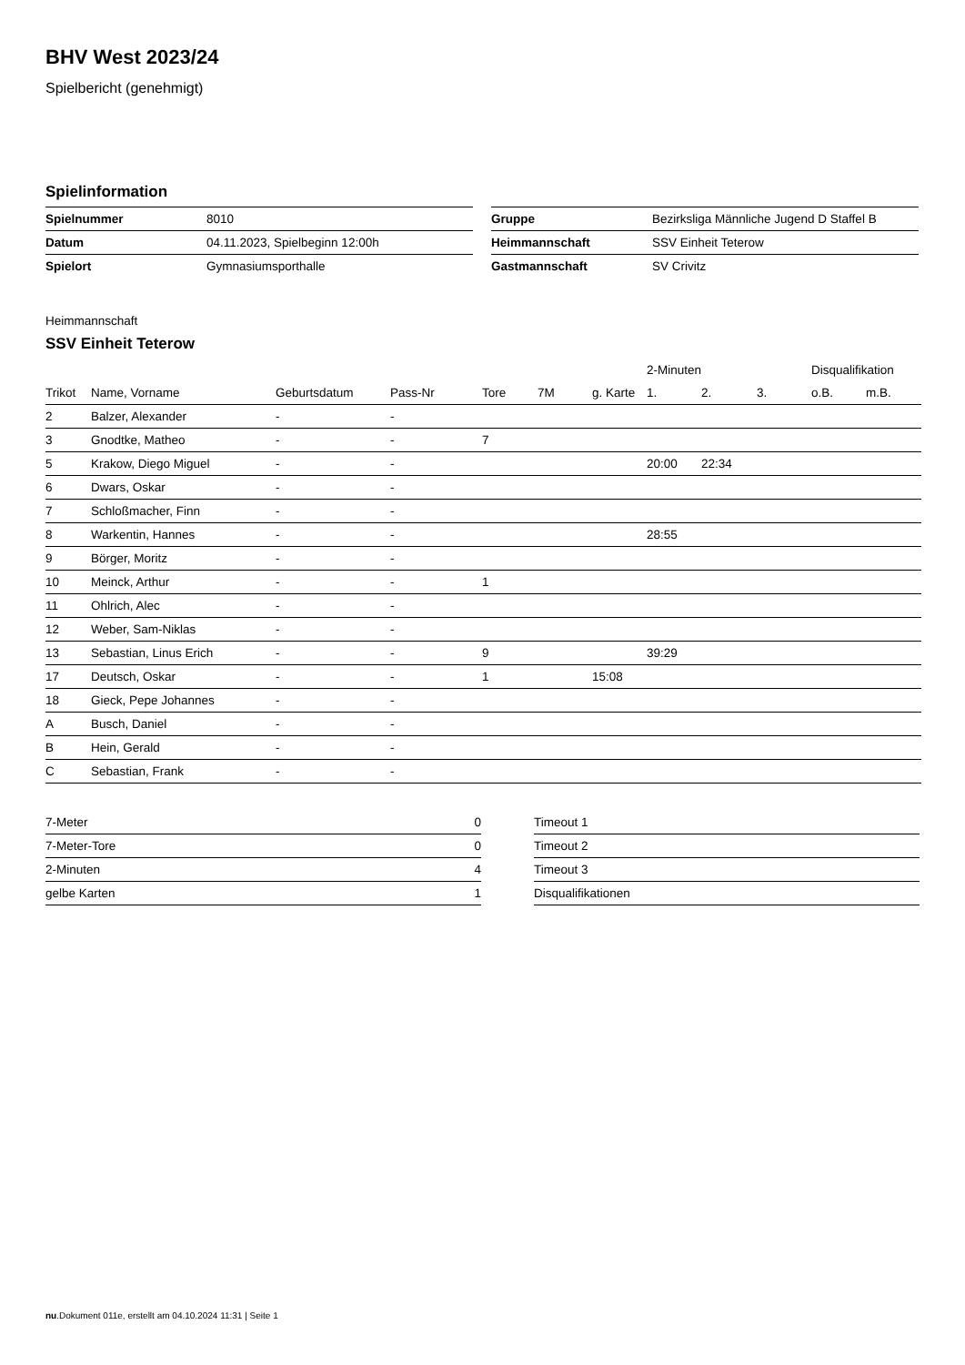BHV West 2023/24
Spielbericht (genehmigt)
Spielinformation
| Spielnummer | 8010 |
| Datum | 04.11.2023, Spielbeginn 12:00h |
| Spielort | Gymnasiumsporthalle |
| Gruppe | Bezirksliga Männliche Jugend D Staffel B |
| Heimmannschaft | SSV Einheit Teterow |
| Gastmannschaft | SV Crivitz |
Heimmannschaft
SSV Einheit Teterow
| | | | | | | | 2-Minuten | | | Disqualifikation | |
| --- | --- | --- | --- | --- | --- | --- | --- | --- | --- | --- | --- |
| Trikot | Name, Vorname | Geburtsdatum | Pass-Nr | Tore | 7M | g. Karte | 1. | 2. | 3. | o.B. | m.B. |
| 2 | Balzer, Alexander | - | - | | | | | | | | |
| 3 | Gnodtke, Matheo | - | - | 7 | | | | | | | |
| 5 | Krakow, Diego Miguel | - | - | | | | 20:00 | 22:34 | | | |
| 6 | Dwars, Oskar | - | - | | | | | | | | |
| 7 | Schloßmacher, Finn | - | - | | | | | | | | |
| 8 | Warkentin, Hannes | - | - | | | | 28:55 | | | | |
| 9 | Börger, Moritz | - | - | | | | | | | | |
| 10 | Meinck, Arthur | - | - | 1 | | | | | | | |
| 11 | Ohlrich, Alec | - | - | | | | | | | | |
| 12 | Weber, Sam-Niklas | - | - | | | | | | | | |
| 13 | Sebastian, Linus Erich | - | - | 9 | | | 39:29 | | | | |
| 17 | Deutsch, Oskar | - | - | 1 | | 15:08 | | | | | |
| 18 | Gieck, Pepe Johannes | - | - | | | | | | | | |
| A | Busch, Daniel | - | - | | | | | | | | |
| B | Hein, Gerald | - | - | | | | | | | | |
| C | Sebastian, Frank | - | - | | | | | | | | |
| 7-Meter | 0 |
| 7-Meter-Tore | 0 |
| 2-Minuten | 4 |
| gelbe Karten | 1 |
| Timeout 1 |
| Timeout 2 |
| Timeout 3 |
| Disqualifikationen |
nu.Dokument 011e, erstellt am 04.10.2024 11:31 | Seite 1